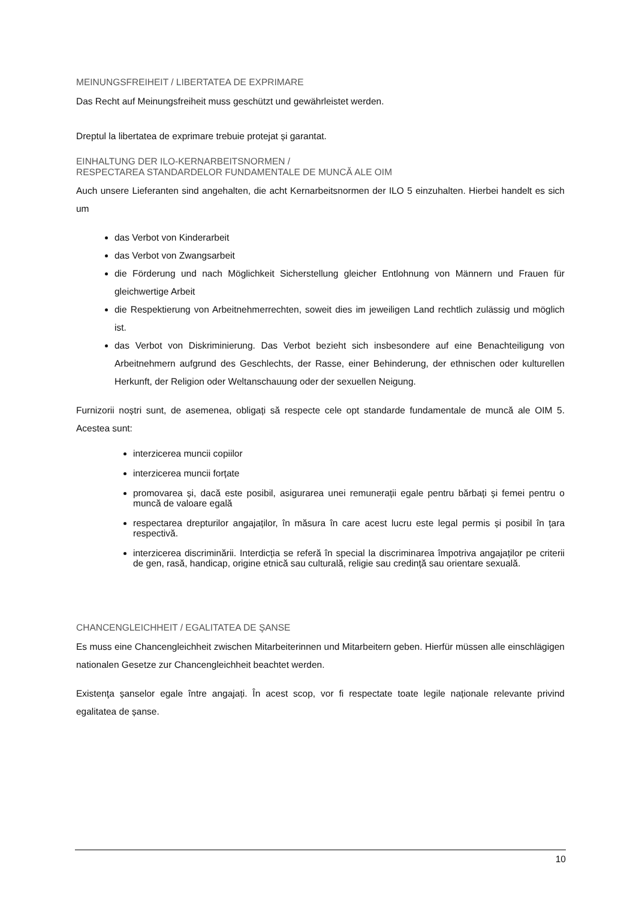MEINUNGSFREIHEIT / LIBERTATEA DE EXPRIMARE
Das Recht auf Meinungsfreiheit muss geschützt und gewährleistet werden.
Dreptul la libertatea de exprimare trebuie protejat și garantat.
EINHALTUNG DER ILO-KERNARBEITSNORMEN /
RESPECTAREA STANDARDELOR FUNDAMENTALE DE MUNCĂ ALE OIM
Auch unsere Lieferanten sind angehalten, die acht Kernarbeitsnormen der ILO 5 einzuhalten. Hierbei handelt es sich um
das Verbot von Kinderarbeit
das Verbot von Zwangsarbeit
die Förderung und nach Möglichkeit Sicherstellung gleicher Entlohnung von Männern und Frauen für gleichwertige Arbeit
die Respektierung von Arbeitnehmerrechten, soweit dies im jeweiligen Land rechtlich zulässig und möglich ist.
das Verbot von Diskriminierung. Das Verbot bezieht sich insbesondere auf eine Benachteiligung von Arbeitnehmern aufgrund des Geschlechts, der Rasse, einer Behinderung, der ethnischen oder kulturellen Herkunft, der Religion oder Weltanschauung oder der sexuellen Neigung.
Furnizorii noștri sunt, de asemenea, obligați să respecte cele opt standarde fundamentale de muncă ale OIM 5. Acestea sunt:
interzicerea muncii copiilor
interzicerea muncii forțate
promovarea și, dacă este posibil, asigurarea unei remunerații egale pentru bărbați și femei pentru o muncă de valoare egală
respectarea drepturilor angajaților, în măsura în care acest lucru este legal permis și posibil în țara respectivă.
interzicerea discriminării. Interdicția se referă în special la discriminarea împotriva angajaților pe criterii de gen, rasă, handicap, origine etnică sau culturală, religie sau credință sau orientare sexuală.
CHANCENGLEICHHEIT / EGALITATEA DE ŞANSE
Es muss eine Chancengleichheit zwischen Mitarbeiterinnen und Mitarbeitern geben. Hierfür müssen alle einschlägigen nationalen Gesetze zur Chancengleichheit beachtet werden.
Existenţa șanselor egale între angajați. În acest scop, vor fi respectate toate legile naționale relevante privind egalitatea de șanse.
10